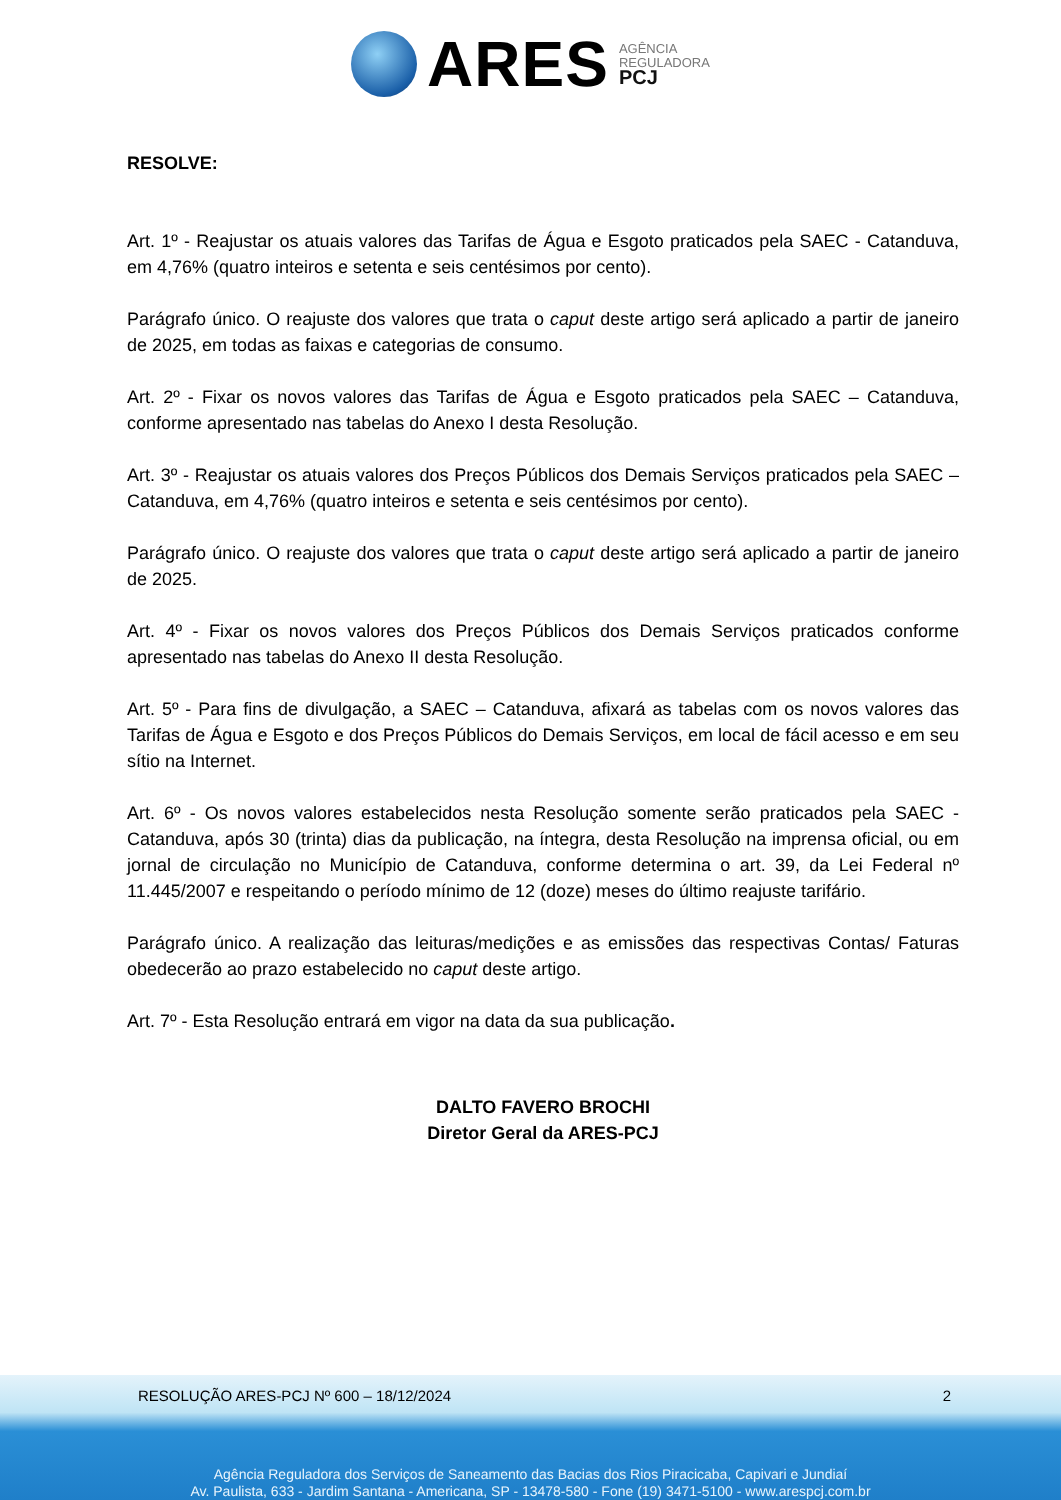ARES
AGÊNCIA
REGULADORA
PCJ
RESOLVE:
Art. 1º - Reajustar os atuais valores das Tarifas de Água e Esgoto praticados pela SAEC - Catanduva, em 4,76% (quatro inteiros e setenta e seis centésimos por cento).
Parágrafo único. O reajuste dos valores que trata o caput deste artigo será aplicado a partir de janeiro de 2025, em todas as faixas e categorias de consumo.
Art. 2º - Fixar os novos valores das Tarifas de Água e Esgoto praticados pela SAEC – Catanduva, conforme apresentado nas tabelas do Anexo I desta Resolução.
Art. 3º - Reajustar os atuais valores dos Preços Públicos dos Demais Serviços praticados pela SAEC – Catanduva, em 4,76% (quatro inteiros e setenta e seis centésimos por cento).
Parágrafo único. O reajuste dos valores que trata o caput deste artigo será aplicado a partir de janeiro de 2025.
Art. 4º - Fixar os novos valores dos Preços Públicos dos Demais Serviços praticados conforme apresentado nas tabelas do Anexo II desta Resolução.
Art. 5º - Para fins de divulgação, a SAEC – Catanduva, afixará as tabelas com os novos valores das Tarifas de Água e Esgoto e dos Preços Públicos do Demais Serviços, em local de fácil acesso e em seu sítio na Internet.
Art. 6º - Os novos valores estabelecidos nesta Resolução somente serão praticados pela SAEC - Catanduva, após 30 (trinta) dias da publicação, na íntegra, desta Resolução na imprensa oficial, ou em jornal de circulação no Município de Catanduva, conforme determina o art. 39, da Lei Federal nº 11.445/2007 e respeitando o período mínimo de 12 (doze) meses do último reajuste tarifário.
Parágrafo único. A realização das leituras/medições e as emissões das respectivas Contas/ Faturas obedecerão ao prazo estabelecido no caput deste artigo.
Art. 7º - Esta Resolução entrará em vigor na data da sua publicação.
DALTO FAVERO BROCHI
Diretor Geral da ARES-PCJ
RESOLUÇÃO ARES-PCJ Nº 600 – 18/12/2024 2
Agência Reguladora dos Serviços de Saneamento das Bacias dos Rios Piracicaba, Capivari e Jundiaí
Av. Paulista, 633 - Jardim Santana - Americana, SP - 13478-580 - Fone (19) 3471-5100 - www.arespcj.com.br